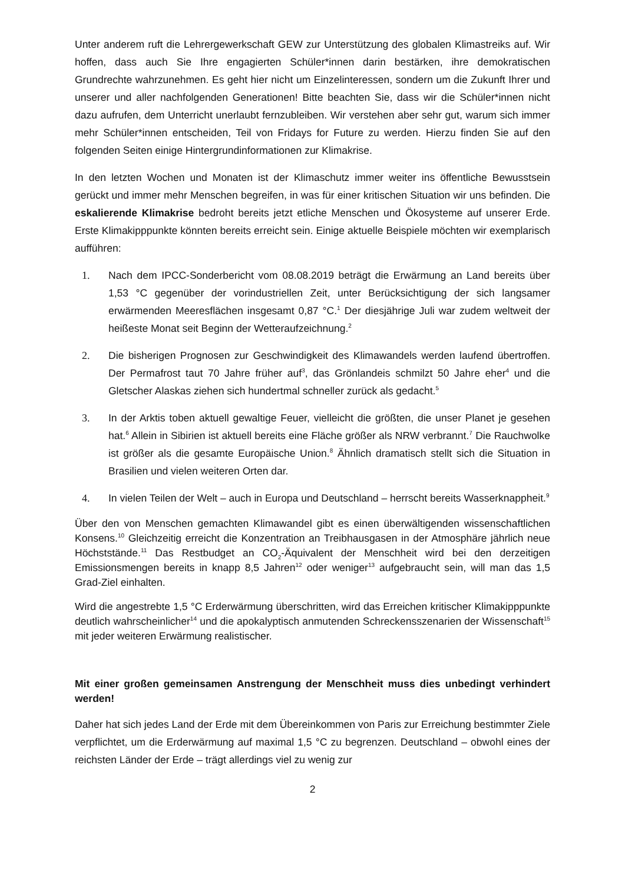Unter anderem ruft die Lehrergewerkschaft GEW zur Unterstützung des globalen Klimastreiks auf. Wir hoffen, dass auch Sie Ihre engagierten Schüler*innen darin bestärken, ihre demokratischen Grundrechte wahrzunehmen. Es geht hier nicht um Einzelinteressen, sondern um die Zukunft Ihrer und unserer und aller nachfolgenden Generationen! Bitte beachten Sie, dass wir die Schüler*innen nicht dazu aufrufen, dem Unterricht unerlaubt fernzubleiben. Wir verstehen aber sehr gut, warum sich immer mehr Schüler*innen entscheiden, Teil von Fridays for Future zu werden. Hierzu finden Sie auf den folgenden Seiten einige Hintergrundinformationen zur Klimakrise.
In den letzten Wochen und Monaten ist der Klimaschutz immer weiter ins öffentliche Bewusstsein gerückt und immer mehr Menschen begreifen, in was für einer kritischen Situation wir uns befinden. Die eskalierende Klimakrise bedroht bereits jetzt etliche Menschen und Ökosysteme auf unserer Erde. Erste Klimakipppunkte könnten bereits erreicht sein. Einige aktuelle Beispiele möchten wir exemplarisch aufführen:
1. Nach dem IPCC-Sonderbericht vom 08.08.2019 beträgt die Erwärmung an Land bereits über 1,53 °C gegenüber der vorindustriellen Zeit, unter Berücksichtigung der sich langsamer erwärmenden Meeresflächen insgesamt 0,87 °C.<sup>1</sup> Der diesjährige Juli war zudem weltweit der heißeste Monat seit Beginn der Wetteraufzeichnung.<sup>2</sup>
2. Die bisherigen Prognosen zur Geschwindigkeit des Klimawandels werden laufend übertroffen. Der Permafrost taut 70 Jahre früher auf<sup>3</sup>, das Grönlandeis schmilzt 50 Jahre eher<sup>4</sup> und die Gletscher Alaskas ziehen sich hundertmal schneller zurück als gedacht.<sup>5</sup>
3. In der Arktis toben aktuell gewaltige Feuer, vielleicht die größten, die unser Planet je gesehen hat.<sup>6</sup> Allein in Sibirien ist aktuell bereits eine Fläche größer als NRW verbrannt.<sup>7</sup> Die Rauchwolke ist größer als die gesamte Europäische Union.<sup>8</sup> Ähnlich dramatisch stellt sich die Situation in Brasilien und vielen weiteren Orten dar.
4. In vielen Teilen der Welt – auch in Europa und Deutschland – herrscht bereits Wasserknappheit.<sup>9</sup>
Über den von Menschen gemachten Klimawandel gibt es einen überwältigenden wissenschaftlichen Konsens.<sup>10</sup> Gleichzeitig erreicht die Konzentration an Treibhausgasen in der Atmosphäre jährlich neue Höchststände.<sup>11</sup> Das Restbudget an CO<sub>2</sub>-Äquivalent der Menschheit wird bei den derzeitigen Emissionsmengen bereits in knapp 8,5 Jahren<sup>12</sup> oder weniger<sup>13</sup> aufgebraucht sein, will man das 1,5 Grad-Ziel einhalten.
Wird die angestrebte 1,5 °C Erderwärmung überschritten, wird das Erreichen kritischer Klimakipppunkte deutlich wahrscheinlicher<sup>14</sup> und die apokalyptisch anmutenden Schreckensszenarien der Wissenschaft<sup>15</sup> mit jeder weiteren Erwärmung realistischer.
Mit einer großen gemeinsamen Anstrengung der Menschheit muss dies unbedingt verhindert werden!
Daher hat sich jedes Land der Erde mit dem Übereinkommen von Paris zur Erreichung bestimmter Ziele verpflichtet, um die Erderwärmung auf maximal 1,5 °C zu begrenzen. Deutschland – obwohl eines der reichsten Länder der Erde – trägt allerdings viel zu wenig zur
2